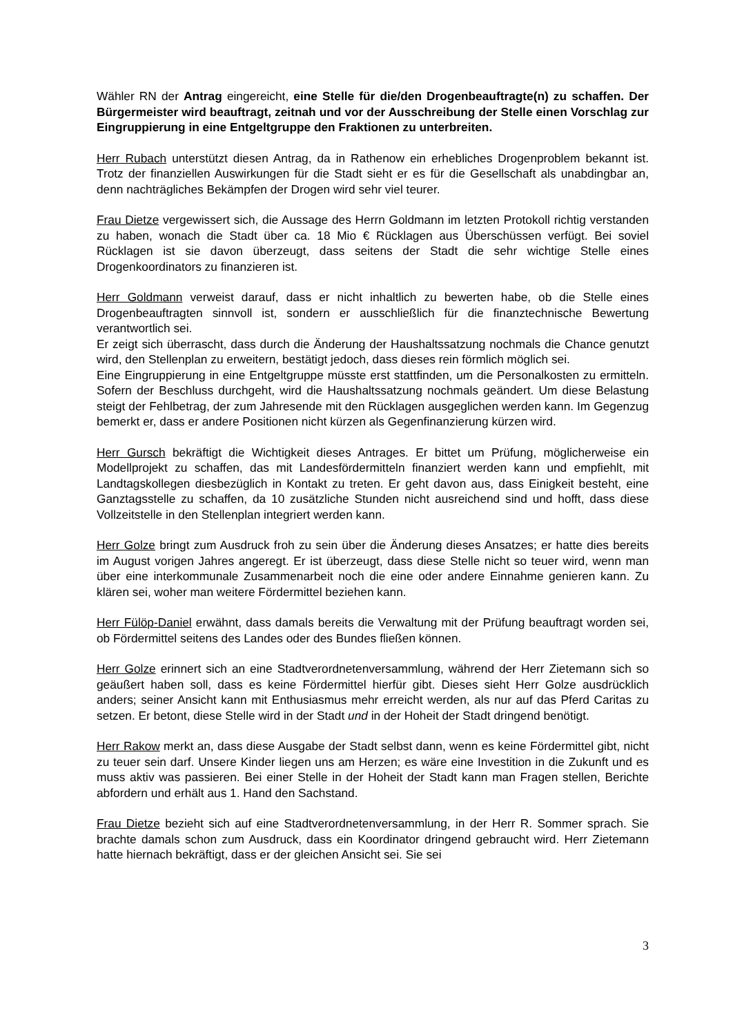Wähler RN der Antrag eingereicht, eine Stelle für die/den Drogenbeauftragte(n) zu schaffen. Der Bürgermeister wird beauftragt, zeitnah und vor der Ausschreibung der Stelle einen Vorschlag zur Eingruppierung in eine Entgeltgruppe den Fraktionen zu unterbreiten.
Herr Rubach unterstützt diesen Antrag, da in Rathenow ein erhebliches Drogenproblem bekannt ist. Trotz der finanziellen Auswirkungen für die Stadt sieht er es für die Gesellschaft als unabdingbar an, denn nachträgliches Bekämpfen der Drogen wird sehr viel teurer.
Frau Dietze vergewissert sich, die Aussage des Herrn Goldmann im letzten Protokoll richtig verstanden zu haben, wonach die Stadt über ca. 18 Mio € Rücklagen aus Überschüssen verfügt. Bei soviel Rücklagen ist sie davon überzeugt, dass seitens der Stadt die sehr wichtige Stelle eines Drogenkoordinators zu finanzieren ist.
Herr Goldmann verweist darauf, dass er nicht inhaltlich zu bewerten habe, ob die Stelle eines Drogenbeauftragten sinnvoll ist, sondern er ausschließlich für die finanztechnische Bewertung verantwortlich sei.
Er zeigt sich überrascht, dass durch die Änderung der Haushaltssatzung nochmals die Chance genutzt wird, den Stellenplan zu erweitern, bestätigt jedoch, dass dieses rein förmlich möglich sei.
Eine Eingruppierung in eine Entgeltgruppe müsste erst stattfinden, um die Personalkosten zu ermitteln. Sofern der Beschluss durchgeht, wird die Haushaltssatzung nochmals geändert. Um diese Belastung steigt der Fehlbetrag, der zum Jahresende mit den Rücklagen ausgeglichen werden kann. Im Gegenzug bemerkt er, dass er andere Positionen nicht kürzen als Gegenfinanzierung kürzen wird.
Herr Gursch bekräftigt die Wichtigkeit dieses Antrages. Er bittet um Prüfung, möglicherweise ein Modellprojekt zu schaffen, das mit Landesfördermitteln finanziert werden kann und empfiehlt, mit Landtagskollegen diesbezüglich in Kontakt zu treten. Er geht davon aus, dass Einigkeit besteht, eine Ganztagsstelle zu schaffen, da 10 zusätzliche Stunden nicht ausreichend sind und hofft, dass diese Vollzeitstelle in den Stellenplan integriert werden kann.
Herr Golze bringt zum Ausdruck froh zu sein über die Änderung dieses Ansatzes; er hatte dies bereits im August vorigen Jahres angeregt. Er ist überzeugt, dass diese Stelle nicht so teuer wird, wenn man über eine interkommunale Zusammenarbeit noch die eine oder andere Einnahme genieren kann. Zu klären sei, woher man weitere Fördermittel beziehen kann.
Herr Fülöp-Daniel erwähnt, dass damals bereits die Verwaltung mit der Prüfung beauftragt worden sei, ob Fördermittel seitens des Landes oder des Bundes fließen können.
Herr Golze erinnert sich an eine Stadtverordnetenversammlung, während der Herr Zietemann sich so geäußert haben soll, dass es keine Fördermittel hierfür gibt. Dieses sieht Herr Golze ausdrücklich anders; seiner Ansicht kann mit Enthusiasmus mehr erreicht werden, als nur auf das Pferd Caritas zu setzen. Er betont, diese Stelle wird in der Stadt und in der Hoheit der Stadt dringend benötigt.
Herr Rakow merkt an, dass diese Ausgabe der Stadt selbst dann, wenn es keine Fördermittel gibt, nicht zu teuer sein darf. Unsere Kinder liegen uns am Herzen; es wäre eine Investition in die Zukunft und es muss aktiv was passieren. Bei einer Stelle in der Hoheit der Stadt kann man Fragen stellen, Berichte abfordern und erhält aus 1. Hand den Sachstand.
Frau Dietze bezieht sich auf eine Stadtverordnetenversammlung, in der Herr R. Sommer sprach. Sie brachte damals schon zum Ausdruck, dass ein Koordinator dringend gebraucht wird. Herr Zietemann hatte hiernach bekräftigt, dass er der gleichen Ansicht sei. Sie sei
3